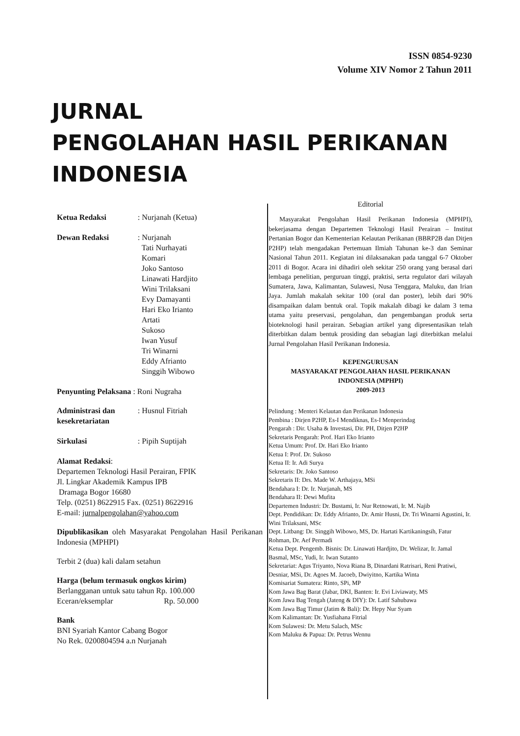ISSN 0854-9230
Volume XIV Nomor 2 Tahun 2011
JURNAL
PENGOLAHAN HASIL PERIKANAN
INDONESIA
Ketua Redaksi : Nurjanah (Ketua)
Dewan Redaksi : Nurjanah
Tati Nurhayati
Komari
Joko Santoso
Linawati Hardjito
Wini Trilaksani
Evy Damayanti
Hari Eko Irianto
Artati
Sukoso
Iwan Yusuf
Tri Winarni
Eddy Afrianto
Singgih Wibowo
Penyunting Pelaksana : Roni Nugraha
Administrasi dan
kesekretariatan
: Husnul Fitriah
Sirkulasi : Pipih Suptijah
Alamat Redaksi:
Departemen Teknologi Hasil Perairan, FPIK
Jl. Lingkar Akademik Kampus IPB
Dramaga Bogor 16680
Telp. (0251) 8622915 Fax. (0251) 8622916
E-mail: jurnalpengolahan@yahoo.com
Dipublikasikan oleh Masyarakat Pengolahan Hasil Perikanan Indonesia (MPHPI)
Terbit 2 (dua) kali dalam setahun
Harga (belum termasuk ongkos kirim)
Berlangganan untuk satu tahun Rp. 100.000
Eceran/eksemplar Rp. 50.000
Bank
BNI Syariah Kantor Cabang Bogor
No Rek. 0200804594 a.n Nurjanah
Editorial
Masyarakat Pengolahan Hasil Perikanan Indonesia (MPHPI), bekerjasama dengan Departemen Teknologi Hasil Perairan – Institut Pertanian Bogor dan Kementerian Kelautan Perikanan (BBRP2B dan Ditjen P2HP) telah mengadakan Pertemuan Ilmiah Tahunan ke-3 dan Seminar Nasional Tahun 2011. Kegiatan ini dilaksanakan pada tanggal 6-7 Oktober 2011 di Bogor. Acara ini dihadiri oleh sekitar 250 orang yang berasal dari lembaga penelitian, perguruan tinggi, praktisi, serta regulator dari wilayah Sumatera, Jawa, Kalimantan, Sulawesi, Nusa Tenggara, Maluku, dan Irian Jaya. Jumlah makalah sekitar 100 (oral dan poster), lebih dari 90% disampaikan dalam bentuk oral. Topik makalah dibagi ke dalam 3 tema utama yaitu preservasi, pengolahan, dan pengembangan produk serta bioteknologi hasil perairan. Sebagian artikel yang dipresentasikan telah diterbitkan dalam bentuk prosiding dan sebagian lagi diterbitkan melalui Jurnal Pengolahan Hasil Perikanan Indonesia.
KEPENGURUSAN
MASYARAKAT PENGOLAHAN HASIL PERIKANAN
INDONESIA (MPHPI)
2009-2013
Pelindung : Menteri Kelautan dan Perikanan Indonesia
Pembina : Dirjen P2HP, Es-I Mendiknas, Es-I Menperindag
Pengarah : Dir. Usaha & Investasi, Dir. PH, Ditjen P2HP
Sekretaris Pengarah: Prof. Hari Eko Irianto
Ketua Umum: Prof. Dr. Hari Eko Irianto
Ketua I: Prof. Dr. Sukoso
Ketua II: Ir. Adi Surya
Sekretaris: Dr. Joko Santoso
Sekretaris II: Drs. Made W. Arthajaya, MSi
Bendahara I: Dr. Ir. Nurjanah, MS
Bendahara II: Dewi Mufita
Departemen Industri: Dr. Bustami, Ir. Nur Retnowati, Ir. M. Najib
Dept. Pendidikan: Dr. Eddy Afrianto, Dr. Amir Husni, Dr. Tri Winarni Agustini, Ir. Wini Trilaksani, MSc
Dept. Litbang: Dr. Singgih Wibowo, MS, Dr. Hartati Kartikaningsih, Fatur Rohman, Dr. Aef Permadi
Ketua Dept. Pengemb. Bisnis: Dr. Linawati Hardjito, Dr. Welizar, Ir. Jamal Basmal, MSc, Yudi, Ir. Iwan Sutanto
Sekretariat: Agus Triyanto, Nova Riana B, Dinardani Ratrisari, Reni Pratiwi, Desniar, MSi, Dr. Agoes M. Jacoeb, Dwiyitno, Kartika Winta
Komisariat Sumatera: Rinto, SPi, MP
Kom Jawa Bag Barat (Jabar, DKI, Banten: Ir. Evi Liviawaty, MS
Kom Jawa Bag Tengah (Jateng & DIY): Dr. Latif Sahubawa
Kom Jawa Bag Timur (Jatim & Bali): Dr. Hepy Nur Syam
Kom Kalimantan: Dr. Yusfiahana Fitrial
Kom Sulawesi: Dr. Metu Salach, MSc
Kom Maluku & Papua: Dr. Petrus Wennu